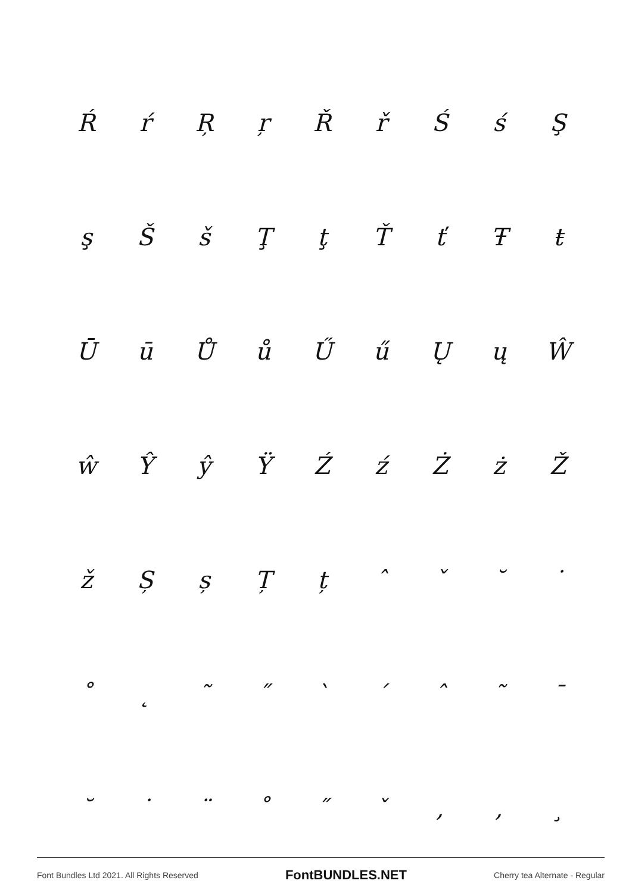| Ŕ | ŕ | Ŗ | ŗ | Ř | ř | Ś | ś | Ş |
| ş | Š | š | Ţ | ţ | Ť | ť | Ŧ | ŧ |
| Ū | ū | Ů | ů | Ű | ű | Ų | ų | Ŵ |
| ŵ | Ŷ | ŷ | Ÿ | Ź | ź | Ż | ż | Ž |
| ž | Ș | ș | Ț | ț | ˆ | ˇ | ˘ | ˙ |
| ˚ | ˛ | ˜ | ˝ | ˋ | ˊ | ˆ | ˜ | ¯ |
| ˘ | ˙ | ¨ | ˚ | ˝ | ˇ | , | , | ¸ |
Font Bundles Ltd 2021. All Rights Reserved FontBUNDLES.NET Cherry tea Alternate - Regular